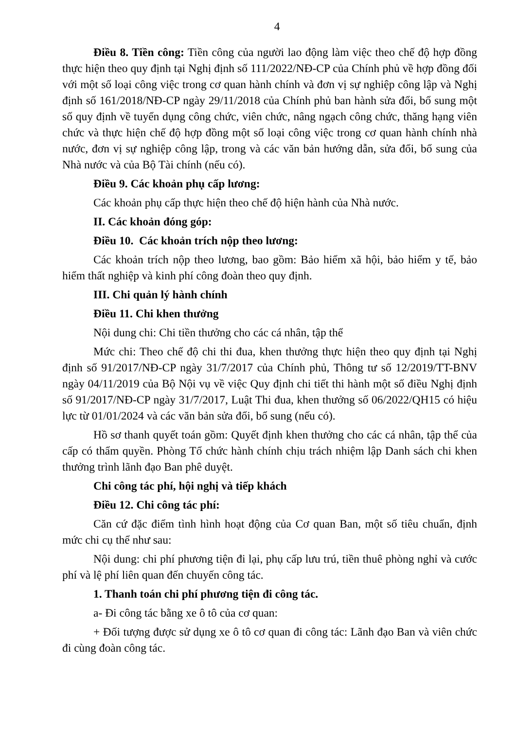4
Điều 8. Tiền công: Tiền công của người lao động làm việc theo chế độ hợp đồng thực hiện theo quy định tại Nghị định số 111/2022/NĐ-CP của Chính phủ về hợp đồng đối với một số loại công việc trong cơ quan hành chính và đơn vị sự nghiệp công lập và Nghị định số 161/2018/NĐ-CP ngày 29/11/2018 của Chính phủ ban hành sửa đổi, bổ sung một số quy định về tuyển dụng công chức, viên chức, nâng ngạch công chức, thăng hạng viên chức và thực hiện chế độ hợp đồng một số loại công việc trong cơ quan hành chính nhà nước, đơn vị sự nghiệp công lập, trong và các văn bản hướng dẫn, sửa đổi, bổ sung của Nhà nước và của Bộ Tài chính (nếu có).
Điều 9. Các khoản phụ cấp lương:
Các khoản phụ cấp thực hiện theo chế độ hiện hành của Nhà nước.
II. Các khoản đóng góp:
Điều 10. Các khoản trích nộp theo lương:
Các khoản trích nộp theo lương, bao gồm: Bảo hiểm xã hội, bảo hiểm y tế, bảo hiểm thất nghiệp và kinh phí công đoàn theo quy định.
III. Chi quản lý hành chính
Điều 11. Chi khen thưởng
Nội dung chi: Chi tiền thưởng cho các cá nhân, tập thể
Mức chi: Theo chế độ chi thi đua, khen thưởng thực hiện theo quy định tại Nghị định số 91/2017/NĐ-CP ngày 31/7/2017 của Chính phủ, Thông tư số 12/2019/TT-BNV ngày 04/11/2019 của Bộ Nội vụ về việc Quy định chi tiết thi hành một số điều Nghị định số 91/2017/NĐ-CP ngày 31/7/2017, Luật Thi đua, khen thưởng số 06/2022/QH15 có hiệu lực từ 01/01/2024 và các văn bản sửa đổi, bổ sung (nếu có).
Hồ sơ thanh quyết toán gồm: Quyết định khen thưởng cho các cá nhân, tập thể của cấp có thẩm quyền. Phòng Tổ chức hành chính chịu trách nhiệm lập Danh sách chi khen thưởng trình lãnh đạo Ban phê duyệt.
Chi công tác phí, hội nghị và tiếp khách
Điều 12. Chi công tác phí:
Căn cứ đặc điểm tình hình hoạt động của Cơ quan Ban, một số tiêu chuẩn, định mức chi cụ thể như sau:
Nội dung: chi phí phương tiện đi lại, phụ cấp lưu trú, tiền thuê phòng nghỉ và cước phí và lệ phí liên quan đến chuyến công tác.
1. Thanh toán chi phí phương tiện đi công tác.
a- Đi công tác bằng xe ô tô của cơ quan:
+ Đối tượng được sử dụng xe ô tô cơ quan đi công tác: Lãnh đạo Ban và viên chức đi cùng đoàn công tác.